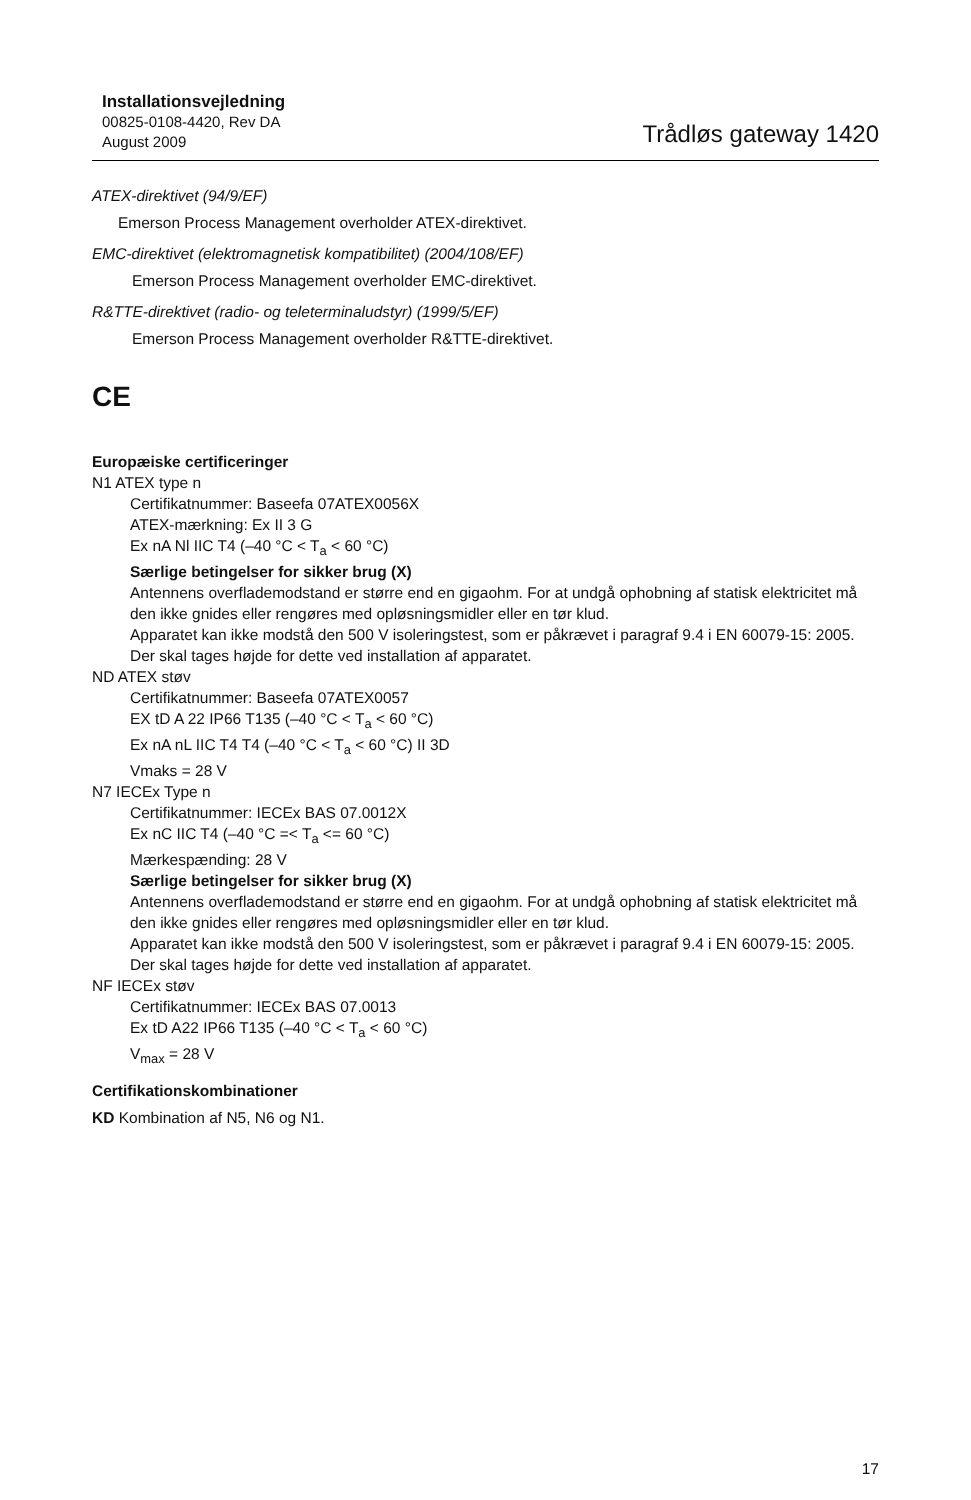Installationsvejledning
00825-0108-4420, Rev DA
August 2009
Trådløs gateway 1420
ATEX-direktivet (94/9/EF)
Emerson Process Management overholder ATEX-direktivet.
EMC-direktivet (elektromagnetisk kompatibilitet) (2004/108/EF)
Emerson Process Management overholder EMC-direktivet.
R&TTE-direktivet (radio- og teleterminaludstyr) (1999/5/EF)
Emerson Process Management overholder R&TTE-direktivet.
CE
Europæiske certificeringer
N1 ATEX type n
Certifikatnummer: Baseefa 07ATEX0056X
ATEX-mærkning: Ex II 3 G
Ex nA Nl IIC T4 (–40 °C < T<sub>a</sub> < 60 °C)
Særlige betingelser for sikker brug (X)
Antennens overflademodstand er større end en gigaohm. For at undgå ophobning af statisk elektricitet må den ikke gnides eller rengøres med opløsningsmidler eller en tør klud.
Apparatet kan ikke modstå den 500 V isoleringstest, som er påkrævet i paragraf 9.4 i EN 60079-15: 2005. Der skal tages højde for dette ved installation af apparatet.
ND ATEX støv
Certifikatnummer: Baseefa 07ATEX0057
EX tD A 22 IP66 T135 (–40 °C < T<sub>a</sub> < 60 °C)
Ex nA nL IIC T4 T4 (–40 °C < T<sub>a</sub> < 60 °C) II 3D
Vmaks = 28 V
N7 IECEx Type n
Certifikatnummer: IECEx BAS 07.0012X
Ex nC IIC T4 (–40 °C =< T<sub>a</sub> <= 60 °C)
Mærkespænding: 28 V
Særlige betingelser for sikker brug (X)
Antennens overflademodstand er større end en gigaohm. For at undgå ophobning af statisk elektricitet må den ikke gnides eller rengøres med opløsningsmidler eller en tør klud.
Apparatet kan ikke modstå den 500 V isoleringstest, som er påkrævet i paragraf 9.4 i EN 60079-15: 2005. Der skal tages højde for dette ved installation af apparatet.
NF IECEx støv
Certifikatnummer: IECEx BAS 07.0013
Ex tD A22 IP66 T135 (–40 °C < T<sub>a</sub> < 60 °C)
V<sub>max</sub> = 28 V
Certifikationskombinationer
KD Kombination af N5, N6 og N1.
17